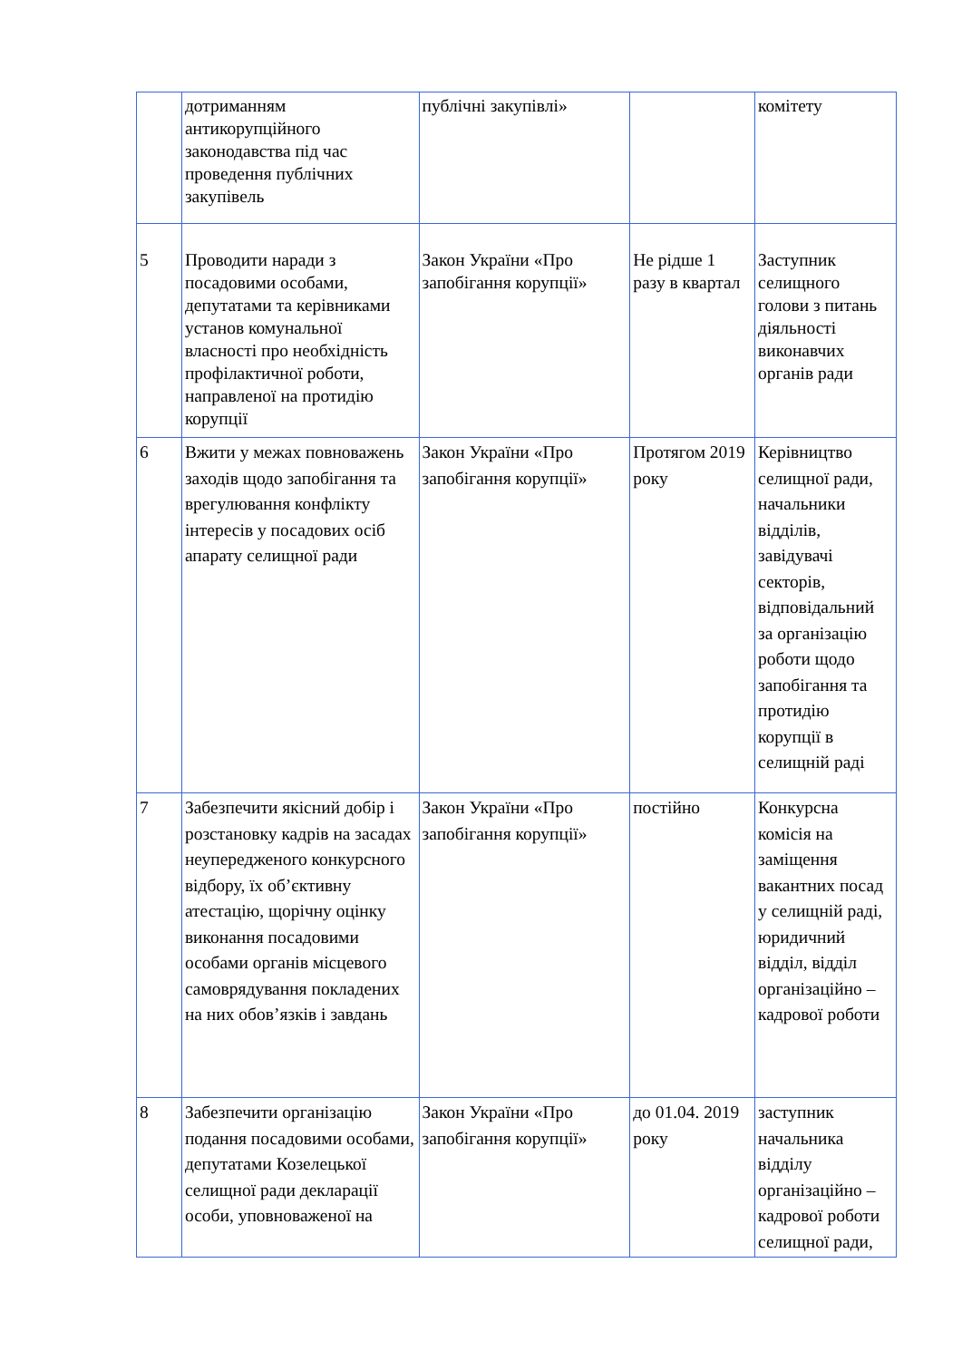| | дотриманням антикорупційного законодавства під час проведення публічних закупівель | публічні закупівлі» | | комітету |
| 5 | Проводити наради з посадовими особами, депутатами та керівниками установ комунальної власності про необхідність профілактичної роботи, направленої на протидію корупції | Закон України «Про запобігання корупції» | Не рідше 1 разу в квартал | Заступник селищного голови з питань діяльності виконавчих органів ради |
| 6 | Вжити у межах повноважень заходів щодо запобігання та врегулювання конфлікту інтересів у посадових осіб апарату селищної ради | Закон України «Про запобігання корупції» | Протягом 2019 року | Керівництво селищної ради, начальники відділів, завідувачі секторів, відповідальний за організацію роботи щодо запобігання та протидію корупції в селищній раді |
| 7 | Забезпечити якісний добір і розстановку кадрів на засадах неупередженого конкурсного відбору, їх об’єктивну атестацію, щорічну оцінку виконання посадовими особами органів місцевого самоврядування покладених на них обов’язків і завдань | Закон України «Про запобігання корупції» | постійно | Конкурсна комісія на заміщення вакантних посад у селищній раді, юридичний відділ, відділ організаційно – кадрової роботи |
| 8 | Забезпечити організацію подання посадовими особами, депутатами Козелецької селищної ради декларації особи, уповноваженої на | Закон України «Про запобігання корупції» | до 01.04. 2019 року | заступник начальника відділу організаційно – кадрової роботи селищної ради, |